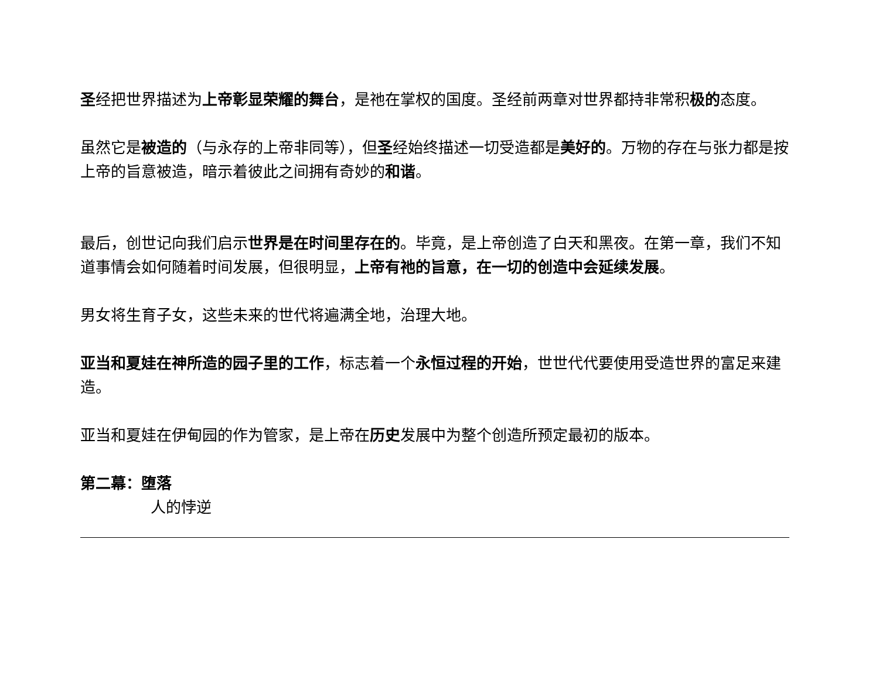圣经把世界描述为上帝彰显荣耀的舞台，是祂在掌权的国度。圣经前两章对世界都持非常积极的态度。
虽然它是被造的（与永存的上帝非同等），但圣经始终描述一切受造都是美好的。万物的存在与张力都是按上帝的旨意被造，暗示着彼此之间拥有奇妙的和谐。
最后，创世记向我们启示世界是在时间里存在的。毕竟，是上帝创造了白天和黑夜。在第一章，我们不知道事情会如何随着时间发展，但很明显，上帝有祂的旨意，在一切的创造中会延续发展。
男女将生育子女，这些未来的世代将遍满全地，治理大地。
亚当和夏娃在神所造的园子里的工作，标志着一个永恒过程的开始，世世代代要使用受造世界的富足来建造。
亚当和夏娃在伊甸园的作为管家，是上帝在历史发展中为整个创造所预定最初的版本。
第二幕：堕落
人的悖逆